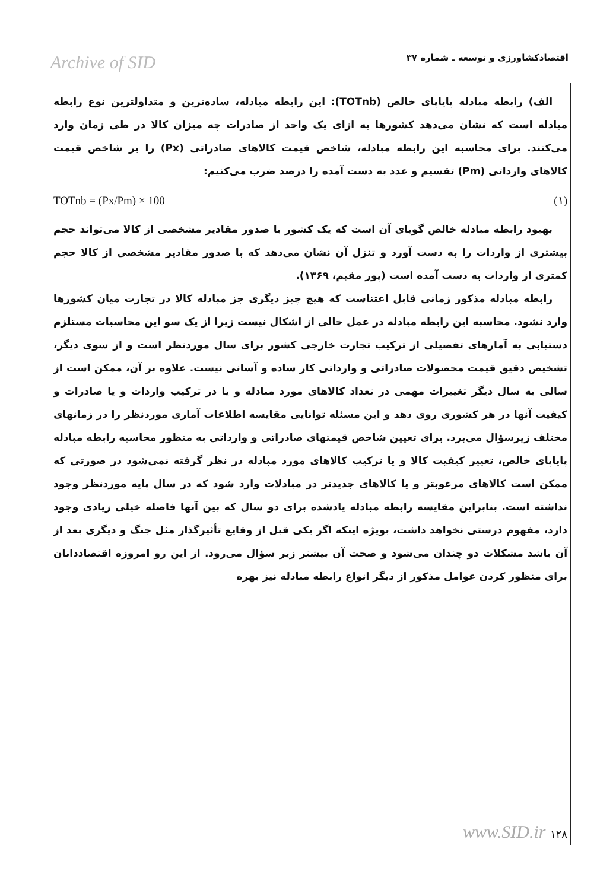Archive of SID اقتصادکشاورزی و توسعه ـ شماره ۳۷
الف) رابطه مبادله پایاپای خالص (TOTnb): این رابطه مبادله، ساده‌ترین و متداولترین نوع رابطه مبادله است که نشان می‌دهد کشورها به ازای یک واحد از صادرات چه میزان کالا در طی زمان وارد می‌کنند. برای محاسبه این رابطه مبادله، شاخص قیمت کالاهای صادراتی (Px) را بر شاخص قیمت کالاهای وارداتی (Pm) تقسیم و عدد به دست آمده را درصد ضرب می‌کنیم:
TOTnb = (Px/Pm) × 100 (۱)
بهبود رابطه مبادله خالص گویای آن است که یک کشور با صدور مقادیر مشخصی از کالا می‌تواند حجم بیشتری از واردات را به دست آورد و تنزل آن نشان می‌دهد که با صدور مقادیر مشخصی از کالا حجم کمتری از واردات به دست آمده است (پور مقیم، ۱۳۶۹).
رابطه مبادله مذکور زمانی قابل اعتناست که هیچ چیز دیگری جز مبادله کالا در تجارت میان کشورها وارد نشود. محاسبه این رابطه مبادله در عمل خالی از اشکال نیست زیرا از یک سو این محاسبات مستلزم دستیابی به آمارهای تفصیلی از ترکیب تجارت خارجی کشور برای سال موردنظر است و از سوی دیگر، تشخیص دقیق قیمت محصولات صادراتی و وارداتی کار ساده و آسانی نیست. علاوه بر آن، ممکن است از سالی به سال دیگر تغییرات مهمی در تعداد کالاهای مورد مبادله و یا در ترکیب واردات و یا صادرات و کیفیت آنها در هر کشوری روی دهد و این مسئله توانایی مقایسه اطلاعات آماری موردنظر را در زمانهای مختلف زیرسؤال می‌برد. برای تعیین شاخص قیمتهای صادراتی و وارداتی به منظور محاسبه رابطه مبادله پایاپای خالص، تغییر کیفیت کالا و یا ترکیب کالاهای مورد مبادله در نظر گرفته نمی‌شود در صورتی که ممکن است کالاهای مرغوبتر و یا کالاهای جدیدتر در مبادلات وارد شود که در سال پایه موردنظر وجود نداشته است. بنابراین مقایسه رابطه مبادله یادشده برای دو سال که بین آنها فاصله خیلی زیادی وجود دارد، مفهوم درستی نخواهد داشت، بویژه اینکه اگر یکی قبل از وقایع تأثیرگذار مثل جنگ و دیگری بعد از آن باشد مشکلات دو چندان می‌شود و صحت آن بیشتر زیر سؤال می‌رود. از این رو امروزه اقتصاددانان برای منظور کردن عوامل مذکور از دیگر انواع رابطه مبادله نیز بهره
www.SID.ir ۱۲۸